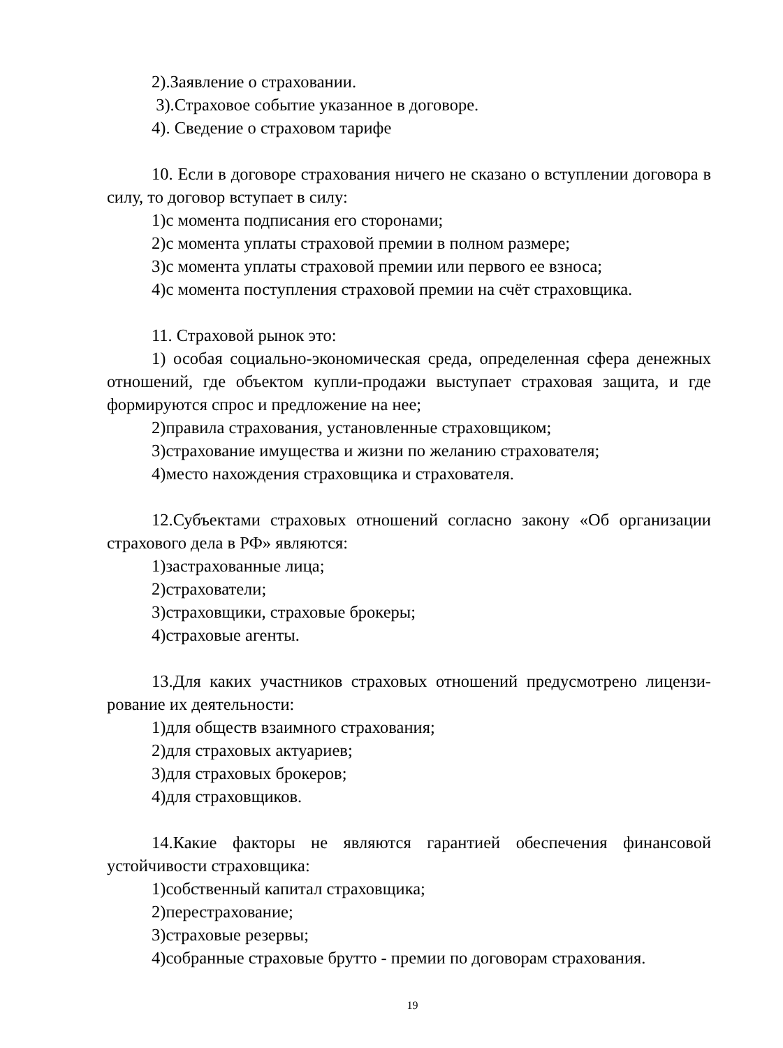2).Заявление о страховании.
3).Страховое событие указанное в договоре.
4). Сведение о страховом тарифе
10. Если в договоре страхования ничего не сказано о вступлении договора в силу, то договор вступает в силу:
1)с момента подписания его сторонами;
2)с момента уплаты страховой премии в полном размере;
3)с момента уплаты страховой премии или первого ее взноса;
4)с момента поступления страховой премии на счёт страховщика.
11. Страховой рынок это:
1) особая социально-экономическая среда, определенная сфера денежных отношений, где объектом купли-продажи выступает страховая защита, и где формируются спрос и предложение на нее;
2)правила страхования, установленные страховщиком;
3)страхование имущества и жизни по желанию страхователя;
4)место нахождения страховщика и страхователя.
12.Субъектами страховых отношений согласно закону «Об организации страхового дела в РФ» являются:
1)застрахованные лица;
2)страхователи;
3)страховщики, страховые брокеры;
4)страховые агенты.
13.Для каких участников страховых отношений предусмотрено лицензи-рование их деятельности:
1)для обществ взаимного страхования;
2)для страховых актуариев;
3)для страховых брокеров;
4)для страховщиков.
14.Какие факторы не являются гарантией обеспечения финансовой устойчивости страховщика:
1)собственный капитал страховщика;
2)перестрахование;
3)страховые резервы;
4)собранные страховые брутто - премии по договорам страхования.
19